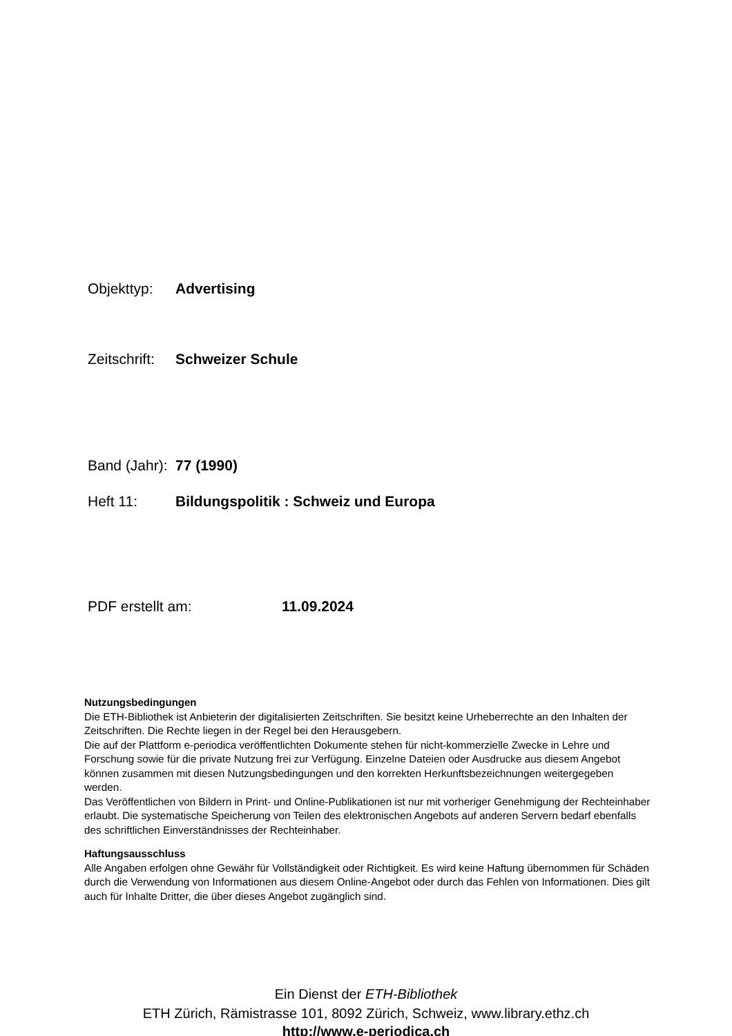Objekttyp: Advertising
Zeitschrift: Schweizer Schule
Band (Jahr): 77 (1990)
Heft 11: Bildungspolitik : Schweiz und Europa
PDF erstellt am: 11.09.2024
Nutzungsbedingungen
Die ETH-Bibliothek ist Anbieterin der digitalisierten Zeitschriften. Sie besitzt keine Urheberrechte an den Inhalten der Zeitschriften. Die Rechte liegen in der Regel bei den Herausgebern.
Die auf der Plattform e-periodica veröffentlichten Dokumente stehen für nicht-kommerzielle Zwecke in Lehre und Forschung sowie für die private Nutzung frei zur Verfügung. Einzelne Dateien oder Ausdrucke aus diesem Angebot können zusammen mit diesen Nutzungsbedingungen und den korrekten Herkunftsbezeichnungen weitergegeben werden.
Das Veröffentlichen von Bildern in Print- und Online-Publikationen ist nur mit vorheriger Genehmigung der Rechteinhaber erlaubt. Die systematische Speicherung von Teilen des elektronischen Angebots auf anderen Servern bedarf ebenfalls des schriftlichen Einverständnisses der Rechteinhaber.
Haftungsausschluss
Alle Angaben erfolgen ohne Gewähr für Vollständigkeit oder Richtigkeit. Es wird keine Haftung übernommen für Schäden durch die Verwendung von Informationen aus diesem Online-Angebot oder durch das Fehlen von Informationen. Dies gilt auch für Inhalte Dritter, die über dieses Angebot zugänglich sind.
Ein Dienst der ETH-Bibliothek
ETH Zürich, Rämistrasse 101, 8092 Zürich, Schweiz, www.library.ethz.ch
http://www.e-periodica.ch